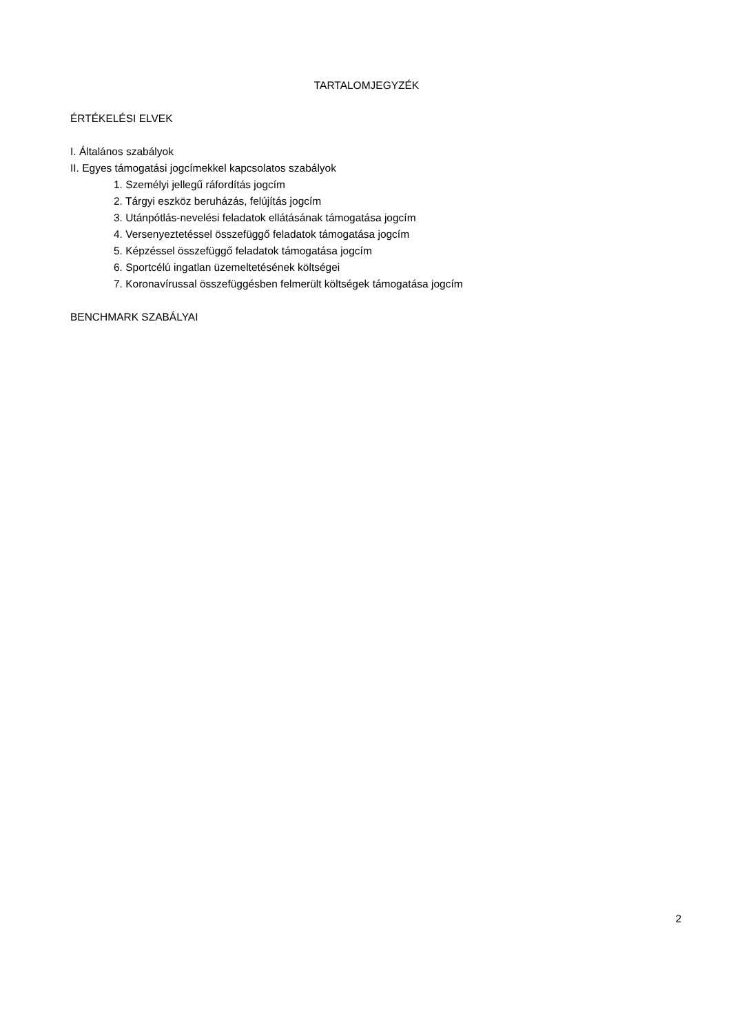TARTALOMJEGYZÉK
ÉRTÉKELÉSI ELVEK
I. Általános szabályok
II. Egyes támogatási jogcímekkel kapcsolatos szabályok
1. Személyi jellegű ráfordítás jogcím
2. Tárgyi eszköz beruházás, felújítás jogcím
3. Utánpótlás-nevelési feladatok ellátásának támogatása jogcím
4. Versenyeztetéssel összefüggő feladatok támogatása jogcím
5. Képzéssel összefüggő feladatok támogatása jogcím
6. Sportcélú ingatlan üzemeltetésének költségei
7. Koronavírussal összefüggésben felmerült költségek támogatása jogcím
BENCHMARK SZABÁLYAI
2